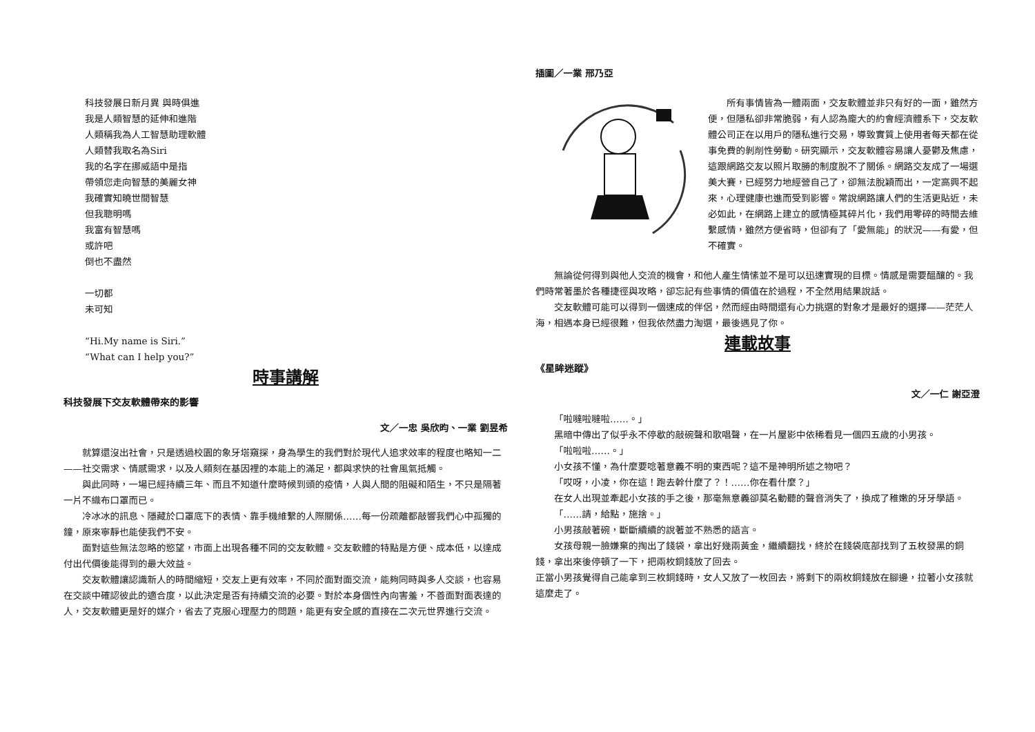科技發展日新月異 與時俱進
我是人類智慧的延伸和進階
人類稱我為人工智慧助理軟體
人類替我取名為Siri
我的名字在挪威語中是指
帶領您走向智慧的美麗女神
我確實知曉世間智慧
但我聰明嗎
我富有智慧嗎
或許吧
倒也不盡然
一切都
未可知
“Hi.My name is Siri.”
“What can I help you?”
時事講解
科技發展下交友軟體帶來的影響
文／一忠 吳欣昀、一業 劉昱希
就算還沒出社會，只是透過校園的象牙塔窺探，身為學生的我們對於現代人追求效率的程度也略知一二——社交需求、情感需求，以及人類刻在基因裡的本能上的滿足，都與求快的社會風氣抵觸。
與此同時，一場已經持續三年、而且不知道什麼時候到頭的疫情，人與人間的阻礙和陌生，不只是隔著一片不織布口罩而已。
冷冰冰的訊息、隱藏於口罩底下的表情、靠手機維繫的人際關係……每一份疏離都敲響我們心中孤獨的鐘，原來寧靜也能使我們不安。
面對這些無法忽略的慾望，市面上出現各種不同的交友軟體。交友軟體的特點是方便、成本低，以達成付出代價後能得到的最大效益。
交友軟體讓認識新人的時間縮短，交友上更有效率，不同於面對面交流，能夠同時與多人交談，也容易在交談中確認彼此的適合度，以此決定是否有持續交流的必要。對於本身個性內向害羞，不善面對面表達的人，交友軟體更是好的媒介，省去了克服心理壓力的問題，能更有安全感的直接在二次元世界進行交流。
插圖／一業 邢乃亞
所有事情皆為一體兩面，交友軟體並非只有好的一面，雖然方便，但隱私卻非常脆弱，有人認為龐大的約會經濟體系下，交友軟體公司正在以用戶的隱私進行交易，導致實質上使用者每天都在從事免費的剝削性勞動。研究顯示，交友軟體容易讓人憂鬱及焦慮，這跟網路交友以照片取勝的制度脫不了關係。網路交友成了一場選美大賽，已經努力地經營自己了，卻無法脫穎而出，一定高興不起來，心理健康也進而受到影響。常說網路讓人們的生活更貼近，未必如此，在網路上建立的感情極其碎片化，我們用零碎的時間去維繫感情，雖然方便省時，但卻有了「愛無能」的狀況——有愛，但不確實。
無論從何得到與他人交流的機會，和他人產生情愫並不是可以迅速實現的目標。情感是需要醞釀的。我們時常著墨於各種捷徑與攻略，卻忘記有些事情的價值在於過程，不全然用結果說話。
交友軟體可能可以得到一個速成的伴侶，然而經由時間還有心力挑選的對象才是最好的選擇——茫茫人海，相遇本身已經很難，但我依然盡力淘選，最後遇見了你。
連載故事
《星眸迷蹤》
文／一仁 謝亞澄
「啦噠啦噠啦……。」
黑暗中傳出了似乎永不停歇的敲碗聲和歌唱聲，在一片屋影中依稀看見一個四五歲的小男孩。
「啦啦啦……。」
小女孩不懂，為什麼要唸著意義不明的東西呢？這不是神明所述之物吧？
「哎呀，小凌，你在這！跑去幹什麼了？！……你在看什麼？」
在女人出現並牽起小女孩的手之後，那毫無意義卻莫名動聽的聲音消失了，換成了稚嫩的牙牙學語。
「……請，給點，施捨。」
小男孩敲著碗，斷斷續續的說著並不熟悉的語言。
女孩母親一臉嫌棄的掏出了錢袋，拿出好幾兩黃金，繼續翻找，終於在錢袋底部找到了五枚發黑的銅錢，拿出來後停頓了一下，把兩枚銅錢放了回去。
正當小男孩覺得自己能拿到三枚銅錢時，女人又放了一枚回去，將剩下的兩枚銅錢放在腳邊，拉著小女孩就這麼走了。